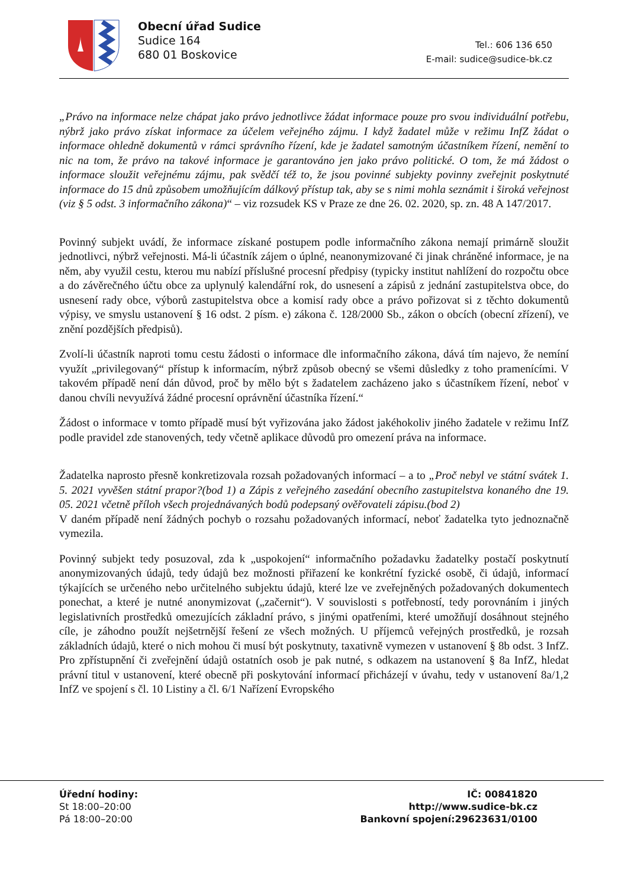Obecní úřad Sudice
Sudice 164
680 01 Boskovice
Tel.: 606 136 650
E-mail: sudice@sudice-bk.cz
„Právo na informace nelze chápat jako právo jednotlivce žádat informace pouze pro svou individuální potřebu, nýbrž jako právo získat informace za účelem veřejného zájmu. I když žadatel může v režimu InfZ žádat o informace ohledně dokumentů v rámci správního řízení, kde je žadatel samotným účastníkem řízení, nemění to nic na tom, že právo na takové informace je garantováno jen jako právo politické. O tom, že má žádost o informace sloužit veřejnému zájmu, pak svědčí též to, že jsou povinné subjekty povinny zveřejnit poskytnuté informace do 15 dnů způsobem umožňujícím dálkový přístup tak, aby se s nimi mohla seznámit i široká veřejnost (viz § 5 odst. 3 informačního zákona)“ – viz rozsudek KS v Praze ze dne 26. 02. 2020, sp. zn. 48 A 147/2017.
Povinný subjekt uvádí, že informace získané postupem podle informačního zákona nemají primárně sloužit jednotlivci, nýbrž veřejnosti. Má-li účastník zájem o úplné, neanonymizované či jinak chráněné informace, je na něm, aby využil cestu, kterou mu nabízí příslušné procesní předpisy (typicky institut nahlížení do rozpočtu obce a do závěrečného účtu obce za uplynulý kalendářní rok, do usnesení a zápisů z jednání zastupitelstva obce, do usnesení rady obce, výborů zastupitelstva obce a komisí rady obce a právo pořizovat si z těchto dokumentů výpisy, ve smyslu ustanovení § 16 odst. 2 písm. e) zákona č. 128/2000 Sb., zákon o obcích (obecní zřízení), ve znění pozdějších předpisů).
Zvolí-li účastník naproti tomu cestu žádosti o informace dle informačního zákona, dává tím najevo, že nemíní využít „privilegovaný“ přístup k informacím, nýbrž způsob obecný se všemi důsledky z toho pramenícími. V takovém případě není dán důvod, proč by mělo být s žadatelem zacházeno jako s účastníkem řízení, neboť v danou chvíli nevyužívá žádné procesní oprávnění účastníka řízení.“
Žádost o informace v tomto případě musí být vyřizována jako žádost jakéhokoliv jiného žadatele v režimu InfZ podle pravidel zde stanovených, tedy včetně aplikace důvodů pro omezení práva na informace.
Žadatelka naprosto přesně konkretizovala rozsah požadovaných informací – a to „Proč nebyl ve státní svátek 1. 5. 2021 vyvěšen státní prapor?(bod 1) a Zápis z veřejného zasedání obecního zastupitelstva konaného dne 19. 05. 2021 včetně příloh všech projednávaných bodů podepsaný ověřovateli zápisu.(bod 2)
V daném případě není žádných pochyb o rozsahu požadovaných informací, neboť žadatelka tyto jednoznačně vymezila.
Povinný subjekt tedy posuzoval, zda k „uspokojení“ informačního požadavku žadatelky postačí poskytnutí anonymizovaných údajů, tedy údajů bez možnosti přiřazení ke konkrétní fyzické osobě, či údajů, informací týkajících se určeného nebo určitelného subjektu údajů, které lze ve zveřejněných požadovaných dokumentech ponechat, a které je nutné anonymizovat („začernit“). V souvislosti s potřebností, tedy porovnáním i jiných legislativních prostředků omezujících základní právo, s jinými opatřeními, které umožňují dosáhnout stejného cíle, je záhodno použít nejšetrnější řešení ze všech možných. U příjemců veřejných prostředků, je rozsah základních údajů, které o nich mohou či musí být poskytnuty, taxativně vymezen v ustanovení § 8b odst. 3 InfZ. Pro zpřístupnění či zveřejnění údajů ostatních osob je pak nutné, s odkazem na ustanovení § 8a InfZ, hledat právní titul v ustanovení, které obecně při poskytování informací přicházejí v úvahu, tedy v ustanovení 8a/1,2 InfZ ve spojení s čl. 10 Listiny a čl. 6/1 Nařízení Evropského
Úřední hodiny:
St 18:00–20:00
Pá 18:00–20:00
IČ: 00841820
http://www.sudice-bk.cz
Bankovní spojení:29623631/0100